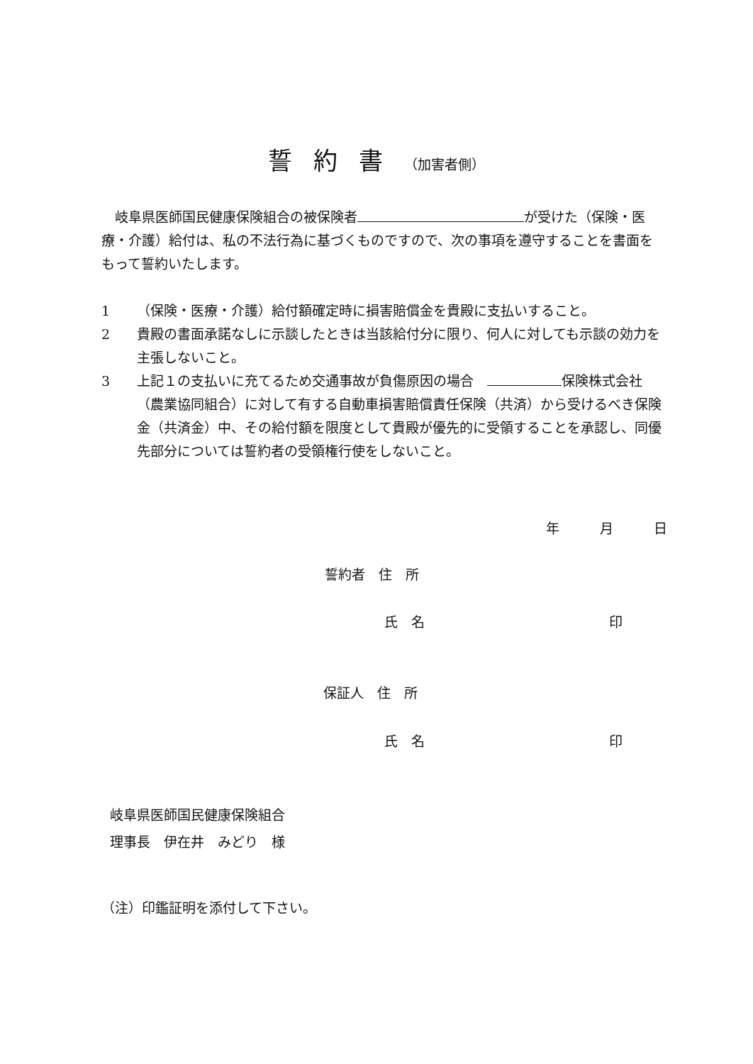誓約書（加害者側）
　岐阜県医師国民健康保険組合の被保険者 が受けた（保険・医療・介護）給付は、私の不法行為に基づくものですので、次の事項を遵守することを書面をもって誓約いたします。
1 （保険・医療・介護）給付額確定時に損害賠償金を貴殿に支払いすること。
2 貴殿の書面承諾なしに示談したときは当該給付分に限り、何人に対しても示談の効力を主張しないこと。
3 上記１の支払いに充てるため交通事故が負傷原因の場合　 保険株式会社（農業協同組合）に対して有する自動車損害賠償責任保険（共済）から受けるべき保険金（共済金）中、その給付額を限度として貴殿が優先的に受領することを承認し、同優先部分については誓約者の受領権行使をしないこと。
年　　　月　　　日
誓約者　住　所
氏　名 印
保証人　住　所
氏　名 印
岐阜県医師国民健康保険組合
理事長　伊在井　みどり　様
（注）印鑑証明を添付して下さい。